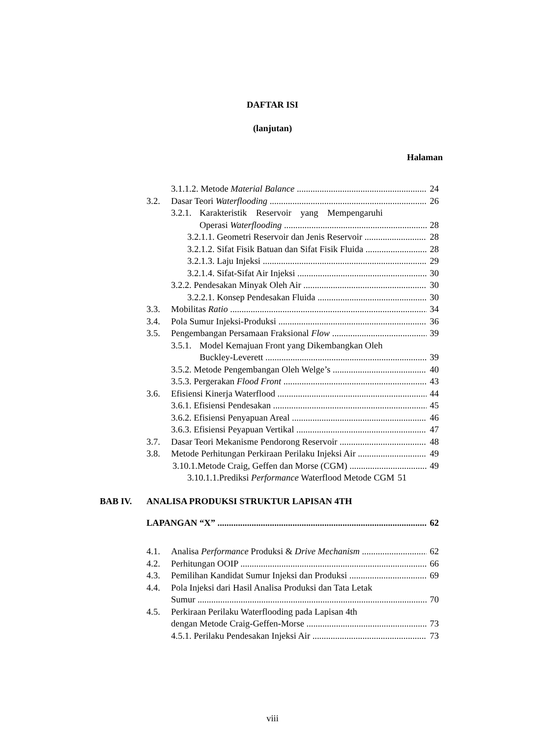DAFTAR ISI
(lanjutan)
Halaman
3.1.1.2. Metode Material Balance 24
3.2. Dasar Teori Waterflooding 26
3.2.1. Karakteristik Reservoir yang Mempengaruhi
Operasi Waterflooding 28
3.2.1.1. Geometri Reservoir dan Jenis Reservoir 28
3.2.1.2. Sifat Fisik Batuan dan Sifat Fisik Fluida 28
3.2.1.3. Laju Injeksi 29
3.2.1.4. Sifat-Sifat Air Injeksi 30
3.2.2. Pendesakan Minyak Oleh Air 30
3.2.2.1. Konsep Pendesakan Fluida 30
3.3. Mobilitas Ratio 34
3.4. Pola Sumur Injeksi-Produksi 36
3.5. Pengembangan Persamaan Fraksional Flow 39
3.5.1. Model Kemajuan Front yang Dikembangkan Oleh
Buckley-Leverett 39
3.5.2. Metode Pengembangan Oleh Welge’s 40
3.5.3. Pergerakan Flood Front 43
3.6. Efisiensi Kinerja Waterflood 44
3.6.1. Efisiensi Pendesakan 45
3.6.2. Efisiensi Penyapuan Areal 46
3.6.3. Efisiensi Peyapuan Vertikal 47
3.7. Dasar Teori Mekanisme Pendorong Reservoir 48
3.8. Metode Perhitungan Perkiraan Perilaku Injeksi Air 49
3.10.1.Metode Craig, Geffen dan Morse (CGM) 49
3.10.1.1.Prediksi Performance Waterflood Metode CGM 51
BAB IV. ANALISA PRODUKSI STRUKTUR LAPISAN 4TH
LAPANGAN “X” 62
4.1. Analisa Performance Produksi & Drive Mechanism 62
4.2. Perhitungan OOIP 66
4.3. Pemilihan Kandidat Sumur Injeksi dan Produksi 69
4.4. Pola Injeksi dari Hasil Analisa Produksi dan Tata Letak
Sumur 70
4.5. Perkiraan Perilaku Waterflooding pada Lapisan 4th
dengan Metode Craig-Geffen-Morse 73
4.5.1. Perilaku Pendesakan Injeksi Air 73
viii